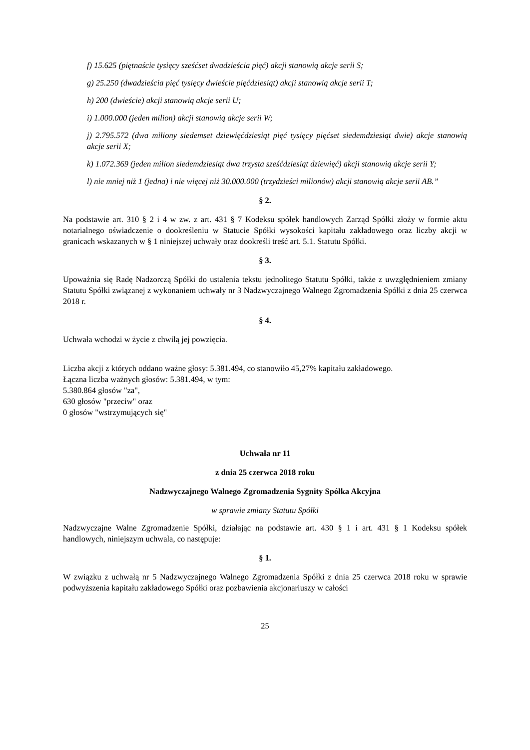f) 15.625 (piętnaście tysięcy sześćset dwadzieścia pięć) akcji stanowią akcje serii S;
g) 25.250 (dwadzieścia pięć tysięcy dwieście pięćdziesiąt) akcji stanowią akcje serii T;
h) 200 (dwieście) akcji stanowią akcje serii U;
i) 1.000.000 (jeden milion) akcji stanowią akcje serii W;
j) 2.795.572 (dwa miliony siedemset dziewięćdziesiąt pięć tysięcy pięćset siedemdziesiąt dwie) akcje stanowią akcje serii X;
k) 1.072.369 (jeden milion siedemdziesiąt dwa trzysta sześćdziesiąt dziewięć) akcji stanowią akcje serii Y;
l) nie mniej niż 1 (jedna) i nie więcej niż 30.000.000 (trzydzieści milionów) akcji stanowią akcje serii AB.”
§ 2.
Na podstawie art. 310 § 2 i 4 w zw. z art. 431 § 7 Kodeksu spółek handlowych Zarząd Spółki złoży w formie aktu notarialnego oświadczenie o dookreśleniu w Statucie Spółki wysokości kapitału zakładowego oraz liczby akcji w granicach wskazanych w § 1 niniejszej uchwały oraz dookreśli treść art. 5.1. Statutu Spółki.
§ 3.
Upoważnia się Radę Nadzorczą Spółki do ustalenia tekstu jednolitego Statutu Spółki, także z uwzględnieniem zmiany Statutu Spółki związanej z wykonaniem uchwały nr 3 Nadzwyczajnego Walnego Zgromadzenia Spółki z dnia 25 czerwca 2018 r.
§ 4.
Uchwała wchodzi w życie z chwilą jej powzięcia.
Liczba akcji z których oddano ważne głosy: 5.381.494, co stanowiło 45,27% kapitału zakładowego.
Łączna liczba ważnych głosów: 5.381.494, w tym:
5.380.864 głosów "za",
630 głosów "przeciw" oraz
0 głosów "wstrzymujących się"
Uchwała nr 11
z dnia 25 czerwca 2018 roku
Nadzwyczajnego Walnego Zgromadzenia Sygnity Spółka Akcyjna
w sprawie zmiany Statutu Spółki
Nadzwyczajne Walne Zgromadzenie Spółki, działając na podstawie art. 430 § 1 i art. 431 § 1 Kodeksu spółek handlowych, niniejszym uchwala, co następuje:
§ 1.
W związku z uchwałą nr 5 Nadzwyczajnego Walnego Zgromadzenia Spółki z dnia 25 czerwca 2018 roku w sprawie podwyższenia kapitału zakładowego Spółki oraz pozbawienia akcjonariuszy w całości
25